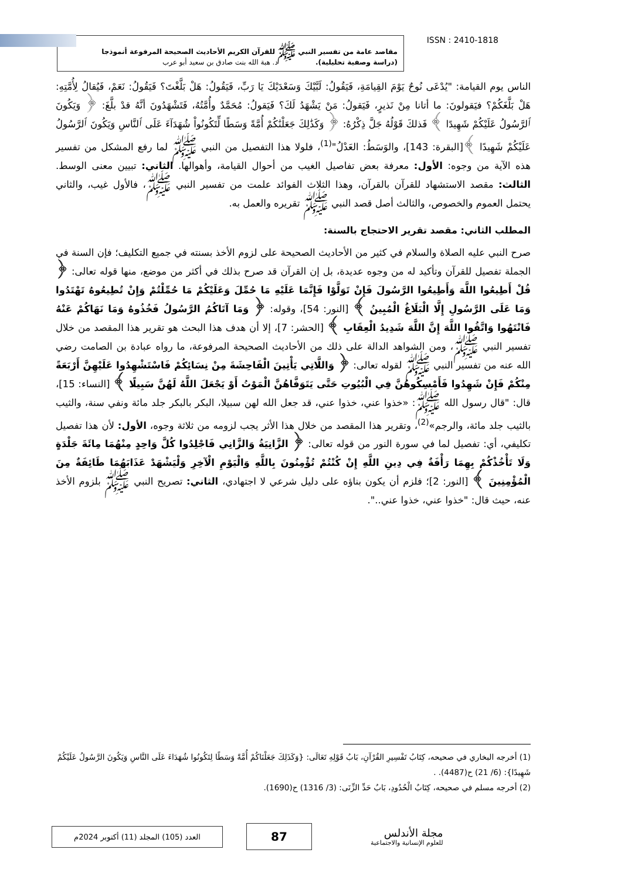مقاصد عامة من تفسير النبي ﷺ للقرآن الكريم الأحاديث الصحيحة المرفوعة أنموذجا
(دراسة وصفية تحليلية). د. هبة الله بنت صادق بن سعيد أبو عرب
ISSN : 2410-1818
الناس يوم القيامة: "يُدْعَى نُوحٌ يَوْمَ القِيامَةِ، فَيَقُولُ: لَبَّيْكَ وَسَعْدَيْكَ يَا رَبِّ، فَيَقُولُ: هَلْ بَلَّغْتَ؟ فَيَقُولُ: نَعَمْ، فَيُقالُ لِأُمَّتِهِ: هَلْ بَلَّغَكُمْ؟ فيَقولونَ: ما أتانا مِنْ نَذيرٍ، فَيَقولُ: مَنْ يَشْهَدُ لَكَ؟ فَيَقولُ: مُحَمَّدٌ وأُمَّتُهُ، فَتَشْهَدُونَ أنَّهُ قدْ بلَّغَ: ﴿ وَيَكُونَ ٱلرَّسُولُ عَلَيْكُمْ شَهِيدًا ﴾ فَذلكَ قَوْلُهُ جَلَّ ذِكْرُهُ: ﴿ وَكَذَٰلِكَ جَعَلْنَٰكُمْ أُمَّةً وَسَطًا لِّتَكُونُواْ شُهَدَآءَ عَلَى ٱلنَّاسِ وَيَكُونَ ٱلرَّسُولُ عَلَيْكُمْ شَهِيدًا ﴾[البقرة: 143]، والوَسَطُ: العَدْلُ"<sup>(1)</sup>، فلولا هذا التفصيل من النبي ﷺ لما رفع المشكل من تفسير هذه الآية من وجوه: الأول: معرفة بعض تفاصيل الغيب من أحوال القيامة، وأهوالها. الثاني: تبيين معنى الوسط. الثالث: مقصد الاستشهاد للقرآن بالقرآن، وهذا الثلاث الفوائد علمت من تفسير النبي ﷺ، فالأول غيب، والثاني يحتمل العموم والخصوص، والثالث أصل قصد النبي ﷺ تقريره والعمل به.
المطلب الثاني: مقصد تقرير الاحتجاج بالسنة:
صرح النبي عليه الصلاة والسلام في كثير من الأحاديث الصحيحة على لزوم الأخذ بسنته في جميع التكليف؛ فإن السنة في الجملة تفصيل للقرآن وتأكيد له من وجوه عديدة، بل إن القرآن قد صرح بذلك في أكثر من موضع، منها قوله تعالى: ﴿ قُلْ أَطِيعُوا اللَّهَ وَأَطِيعُوا الرَّسُولَ فَإِنْ تَوَلَّوْا فَإِنَّمَا عَلَيْهِ مَا حُمِّلَ وَعَلَيْكُمْ مَا حُمِّلْتُمْ وَإِنْ تُطِيعُوهُ تَهْتَدُوا وَمَا عَلَى الرَّسُولِ إِلَّا الْبَلَاغُ الْمُبِينُ ﴾ [النور: 54]، وقوله: ﴿ وَمَا آتَاكُمُ الرَّسُولُ فَخُذُوهُ وَمَا نَهَاكُمْ عَنْهُ فَانْتَهُوا وَاتَّقُوا اللَّهَ إِنَّ اللَّهَ شَدِيدُ الْعِقَابِ ﴾ [الحشر: 7]، إلا أن هدف هذا البحث هو تقرير هذا المقصد من خلال تفسير النبي ﷺ، ومن الشواهد الدالة على ذلك من الأحاديث الصحيحة المرفوعة، ما رواه عبادة بن الصامت رضي الله عنه من تفسير النبي ﷺ لقوله تعالى: ﴿ وَاللَّاتِي يَأْتِينَ الْفَاحِشَةَ مِنْ نِسَائِكُمْ فَاسْتَشْهِدُوا عَلَيْهِنَّ أَرْبَعَةً مِنْكُمْ فَإِنْ شَهِدُوا فَأَمْسِكُوهُنَّ فِي الْبُيُوتِ حَتَّى يَتَوَفَّاهُنَّ الْمَوْتُ أَوْ يَجْعَلَ اللَّهُ لَهُنَّ سَبِيلًا ﴾ [النساء: 15]، قال: "قال رسول الله ﷺ: «خذوا عني، خذوا عني، قد جعل الله لهن سبيلا، البكر بالبكر جلد مائة ونفي سنة، والثيب بالثيب جلد مائة، والرجم»<sup>(2)</sup>، وتقرير هذا المقصد من خلال هذا الأثر يجب لزومه من ثلاثة وجوه، الأول: لأن هذا تفصيل تكليفي، أي: تفصيل لما في سورة النور من قوله تعالى: ﴿ الزَّانِيَةُ وَالزَّانِي فَاجْلِدُوا كُلَّ وَاحِدٍ مِنْهُمَا مِائَةَ جَلْدَةٍ وَلَا تَأْخُذْكُمْ بِهِمَا رَأْفَةٌ فِي دِينِ اللَّهِ إِنْ كُنْتُمْ تُؤْمِنُونَ بِاللَّهِ وَالْيَوْمِ الْآخِرِ وَلْيَشْهَدْ عَذَابَهُمَا طَائِفَةٌ مِنَ الْمُؤْمِنِينَ ﴾ [النور: 2]؛ فلزم أن يكون بناؤه على دليل شرعي لا اجتهادي، الثاني: تصريح النبي ﷺ بلزوم الأخذ عنه، حيث قال: "خذوا عني، خذوا عني..".
(1) أخرجه البخاري في صحيحه، كِتَابُ تَفْسِيرِ القُرْآنِ، بَابُ قَوْلِهِ تَعَالَى: {وَكَذَلِكَ جَعَلْنَاكُمْ أُمَّةً وَسَطًا لِتَكُونُوا شُهَدَاءَ عَلَى النَّاسِ وَيَكُونَ الرَّسُولُ عَلَيْكُمْ شَهِيدًا}: (6/ 21) ح(4487). .
(2) أخرجه مسلم في صحيحه، كِتَابُ الْحُدُودِ، بَابُ حَدِّ الزِّنَى: (3/ 1316) ح(1690).
العدد (105) المجلد (11) أكتوبر 2024م
87
مجلة الأندلس
للعلوم الإنسانية والاجتماعية